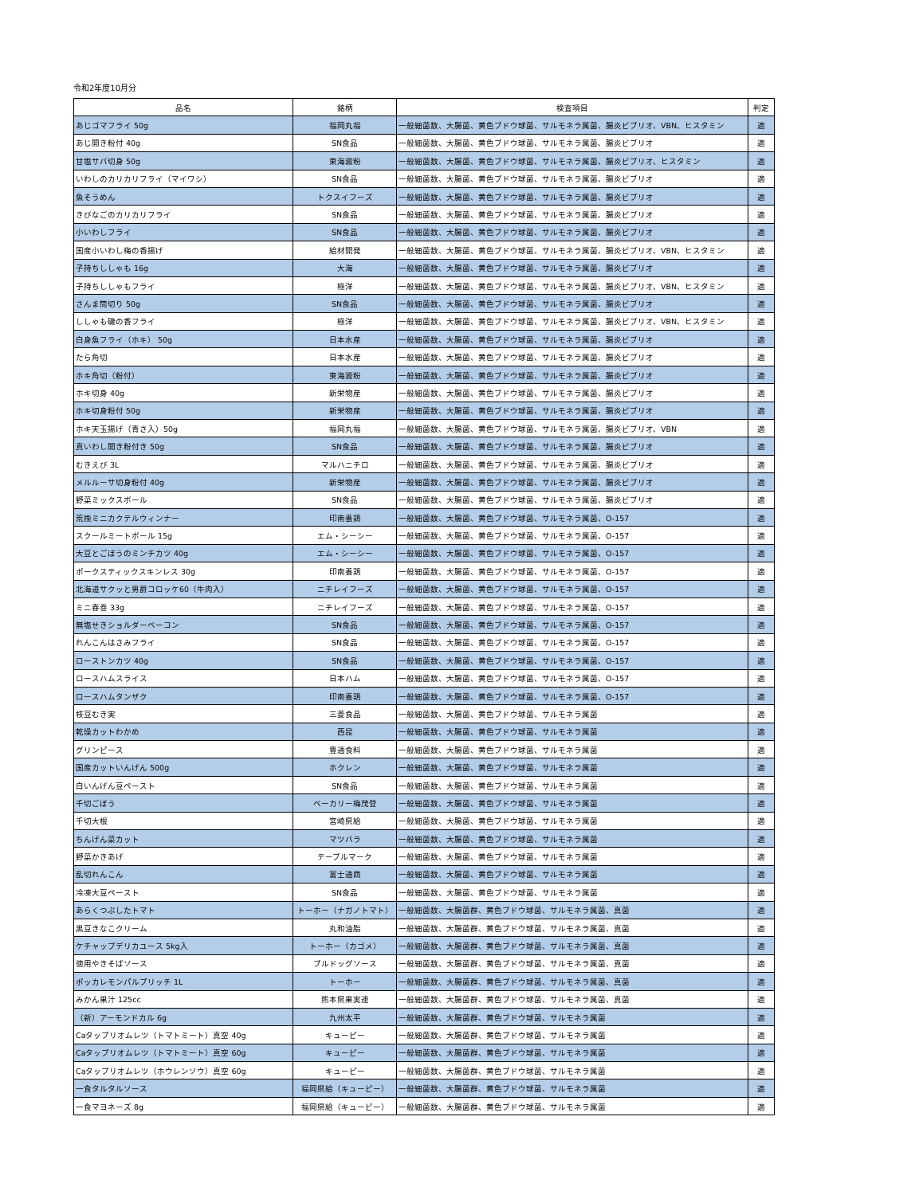令和2年度10月分
| 品名 | 銘柄 | 検査項目 | 判定 |
| --- | --- | --- | --- |
| あじゴマフライ 50g | 福岡丸福 | 一般細菌数、大腸菌、黄色ブドウ球菌、サルモネラ属菌、腸炎ビブリオ、VBN、ヒスタミン | 適 |
| あじ開き粉付 40g | SN食品 | 一般細菌数、大腸菌、黄色ブドウ球菌、サルモネラ属菌、腸炎ビブリオ | 適 |
| 甘塩サバ切身 50g | 東海澱粉 | 一般細菌数、大腸菌、黄色ブドウ球菌、サルモネラ属菌、腸炎ビブリオ、ヒスタミン | 適 |
| いわしのカリカリフライ（マイワシ） | SN食品 | 一般細菌数、大腸菌、黄色ブドウ球菌、サルモネラ属菌、腸炎ビブリオ | 適 |
| 魚そうめん | トクスイフーズ | 一般細菌数、大腸菌、黄色ブドウ球菌、サルモネラ属菌、腸炎ビブリオ | 適 |
| きびなごのカリカリフライ | SN食品 | 一般細菌数、大腸菌、黄色ブドウ球菌、サルモネラ属菌、腸炎ビブリオ | 適 |
| 小いわしフライ | SN食品 | 一般細菌数、大腸菌、黄色ブドウ球菌、サルモネラ属菌、腸炎ビブリオ | 適 |
| 国産小いわし梅の香揚げ | 給材開発 | 一般細菌数、大腸菌、黄色ブドウ球菌、サルモネラ属菌、腸炎ビブリオ、VBN、ヒスタミン | 適 |
| 子持ちししゃも 16g | 大海 | 一般細菌数、大腸菌、黄色ブドウ球菌、サルモネラ属菌、腸炎ビブリオ | 適 |
| 子持ちししゃもフライ | 極洋 | 一般細菌数、大腸菌、黄色ブドウ球菌、サルモネラ属菌、腸炎ビブリオ、VBN、ヒスタミン | 適 |
| さんま筒切り 50g | SN食品 | 一般細菌数、大腸菌、黄色ブドウ球菌、サルモネラ属菌、腸炎ビブリオ | 適 |
| ししゃも磯の香フライ | 極洋 | 一般細菌数、大腸菌、黄色ブドウ球菌、サルモネラ属菌、腸炎ビブリオ、VBN、ヒスタミン | 適 |
| 白身魚フライ（ホキ） 50g | 日本水産 | 一般細菌数、大腸菌、黄色ブドウ球菌、サルモネラ属菌、腸炎ビブリオ | 適 |
| たら角切 | 日本水産 | 一般細菌数、大腸菌、黄色ブドウ球菌、サルモネラ属菌、腸炎ビブリオ | 適 |
| ホキ角切（粉付） | 東海澱粉 | 一般細菌数、大腸菌、黄色ブドウ球菌、サルモネラ属菌、腸炎ビブリオ | 適 |
| ホキ切身 40g | 新栄物産 | 一般細菌数、大腸菌、黄色ブドウ球菌、サルモネラ属菌、腸炎ビブリオ | 適 |
| ホキ切身粉付 50g | 新栄物産 | 一般細菌数、大腸菌、黄色ブドウ球菌、サルモネラ属菌、腸炎ビブリオ | 適 |
| ホキ天玉揚げ（青さ入）50g | 福岡丸福 | 一般細菌数、大腸菌、黄色ブドウ球菌、サルモネラ属菌、腸炎ビブリオ、VBN | 適 |
| 真いわし開き粉付き 50g | SN食品 | 一般細菌数、大腸菌、黄色ブドウ球菌、サルモネラ属菌、腸炎ビブリオ | 適 |
| むきえび 3L | マルハニチロ | 一般細菌数、大腸菌、黄色ブドウ球菌、サルモネラ属菌、腸炎ビブリオ | 適 |
| メルルーサ切身粉付 40g | 新栄物産 | 一般細菌数、大腸菌、黄色ブドウ球菌、サルモネラ属菌、腸炎ビブリオ | 適 |
| 野菜ミックスボール | SN食品 | 一般細菌数、大腸菌、黄色ブドウ球菌、サルモネラ属菌、腸炎ビブリオ | 適 |
| 荒挽ミニカクテルウィンナー | 印南養鶏 | 一般細菌数、大腸菌、黄色ブドウ球菌、サルモネラ属菌、O-157 | 適 |
| スクールミートボール 15g | エム・シーシー | 一般細菌数、大腸菌、黄色ブドウ球菌、サルモネラ属菌、O-157 | 適 |
| 大豆とごぼうのミンチカツ 40g | エム・シーシー | 一般細菌数、大腸菌、黄色ブドウ球菌、サルモネラ属菌、O-157 | 適 |
| ポークスティックスキンレス 30g | 印南養鶏 | 一般細菌数、大腸菌、黄色ブドウ球菌、サルモネラ属菌、O-157 | 適 |
| 北海道サクッと男爵コロッケ60（牛肉入） | ニチレイフーズ | 一般細菌数、大腸菌、黄色ブドウ球菌、サルモネラ属菌、O-157 | 適 |
| ミニ春巻 33g | ニチレイフーズ | 一般細菌数、大腸菌、黄色ブドウ球菌、サルモネラ属菌、O-157 | 適 |
| 無塩せきショルダーベーコン | SN食品 | 一般細菌数、大腸菌、黄色ブドウ球菌、サルモネラ属菌、O-157 | 適 |
| れんこんはさみフライ | SN食品 | 一般細菌数、大腸菌、黄色ブドウ球菌、サルモネラ属菌、O-157 | 適 |
| ローストンカツ 40g | SN食品 | 一般細菌数、大腸菌、黄色ブドウ球菌、サルモネラ属菌、O-157 | 適 |
| ロースハムスライス | 日本ハム | 一般細菌数、大腸菌、黄色ブドウ球菌、サルモネラ属菌、O-157 | 適 |
| ロースハムタンザク | 印南養鶏 | 一般細菌数、大腸菌、黄色ブドウ球菌、サルモネラ属菌、O-157 | 適 |
| 枝豆むき実 | 三菱食品 | 一般細菌数、大腸菌、黄色ブドウ球菌、サルモネラ属菌 | 適 |
| 乾燥カットわかめ | 西昆 | 一般細菌数、大腸菌、黄色ブドウ球菌、サルモネラ属菌 | 適 |
| グリンピース | 豊通食料 | 一般細菌数、大腸菌、黄色ブドウ球菌、サルモネラ属菌 | 適 |
| 国産カットいんげん 500g | ホクレン | 一般細菌数、大腸菌、黄色ブドウ球菌、サルモネラ属菌 | 適 |
| 白いんげん豆ペースト | SN食品 | 一般細菌数、大腸菌、黄色ブドウ球菌、サルモネラ属菌 | 適 |
| 千切ごぼう | ベーカリー梅茂登 | 一般細菌数、大腸菌、黄色ブドウ球菌、サルモネラ属菌 | 適 |
| 千切大根 | 宮崎県給 | 一般細菌数、大腸菌、黄色ブドウ球菌、サルモネラ属菌 | 適 |
| ちんげん菜カット | マツバラ | 一般細菌数、大腸菌、黄色ブドウ球菌、サルモネラ属菌 | 適 |
| 野菜かきあげ | テーブルマーク | 一般細菌数、大腸菌、黄色ブドウ球菌、サルモネラ属菌 | 適 |
| 乱切れんこん | 富士通商 | 一般細菌数、大腸菌、黄色ブドウ球菌、サルモネラ属菌 | 適 |
| 冷凍大豆ペースト | SN食品 | 一般細菌数、大腸菌、黄色ブドウ球菌、サルモネラ属菌 | 適 |
| あらくつぶしたトマト | トーホー（ナガノトマト） | 一般細菌数、大腸菌群、黄色ブドウ球菌、サルモネラ属菌、真菌 | 適 |
| 黒豆きなこクリーム | 丸和油脂 | 一般細菌数、大腸菌群、黄色ブドウ球菌、サルモネラ属菌、真菌 | 適 |
| ケチャップデリカユース 5kg入 | トーホー（カゴメ） | 一般細菌数、大腸菌群、黄色ブドウ球菌、サルモネラ属菌、真菌 | 適 |
| 徳用やきそばソース | ブルドッグソース | 一般細菌数、大腸菌群、黄色ブドウ球菌、サルモネラ属菌、真菌 | 適 |
| ポッカレモンパルプリッチ 1L | トーホー | 一般細菌数、大腸菌群、黄色ブドウ球菌、サルモネラ属菌、真菌 | 適 |
| みかん果汁 125cc | 熊本県果実連 | 一般細菌数、大腸菌群、黄色ブドウ球菌、サルモネラ属菌、真菌 | 適 |
| （新）アーモンドカル 6g | 九州太平 | 一般細菌数、大腸菌群、黄色ブドウ球菌、サルモネラ属菌 | 適 |
| Caタップリオムレツ（トマトミート）真空 40g | キューピー | 一般細菌数、大腸菌群、黄色ブドウ球菌、サルモネラ属菌 | 適 |
| Caタップリオムレツ（トマトミート）真空 60g | キューピー | 一般細菌数、大腸菌群、黄色ブドウ球菌、サルモネラ属菌 | 適 |
| Caタップリオムレツ（ホウレンソウ）真空 60g | キューピー | 一般細菌数、大腸菌群、黄色ブドウ球菌、サルモネラ属菌 | 適 |
| 一食タルタルソース | 福岡県給（キューピー） | 一般細菌数、大腸菌群、黄色ブドウ球菌、サルモネラ属菌 | 適 |
| 一食マヨネーズ 8g | 福岡県給（キューピー） | 一般細菌数、大腸菌群、黄色ブドウ球菌、サルモネラ属菌 | 適 |